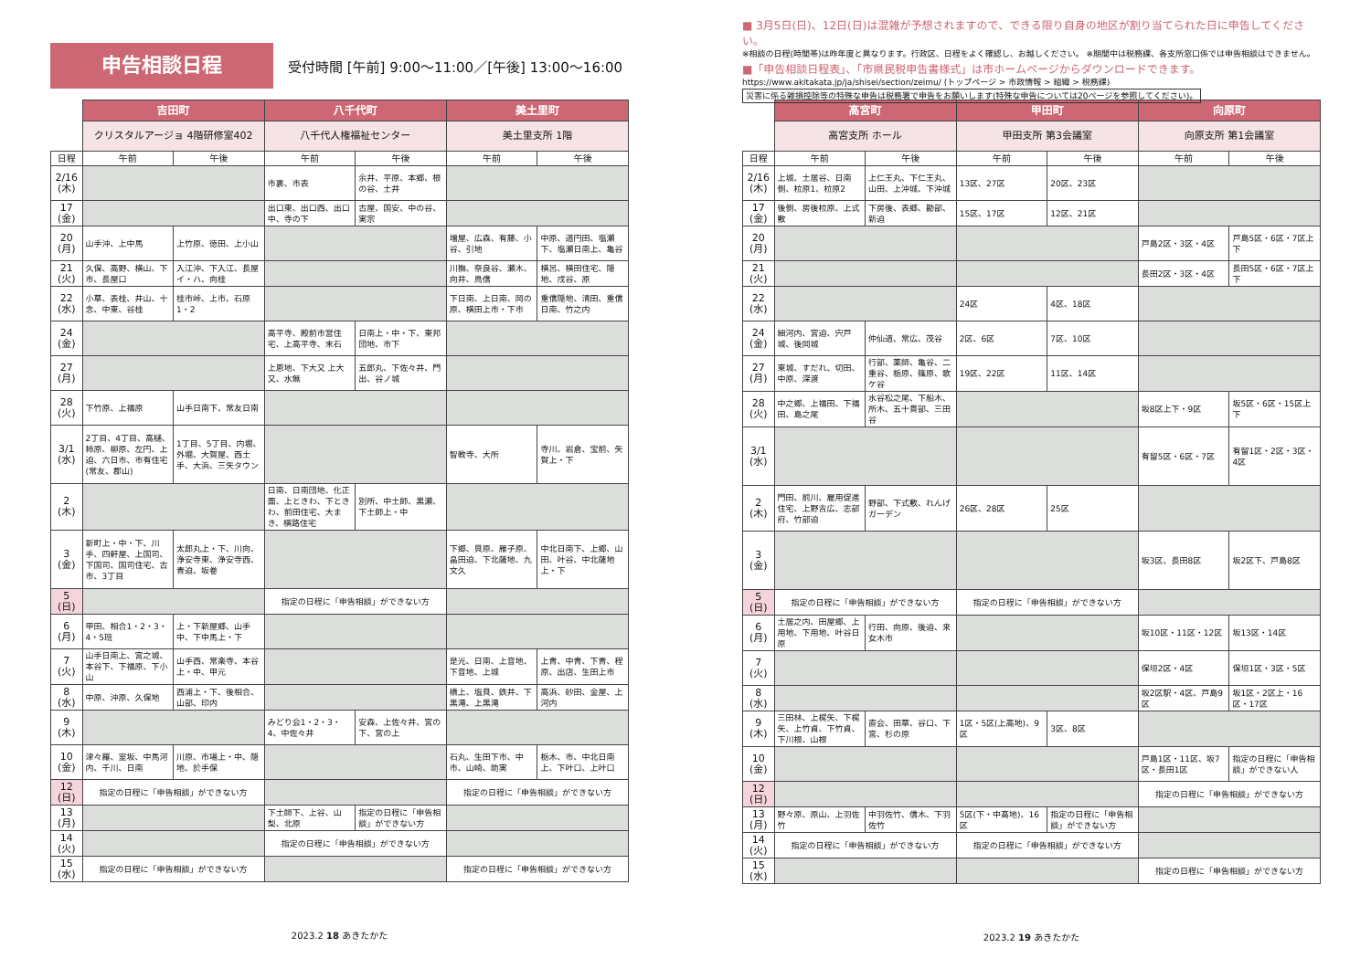申告相談日程
受付時間 [午前] 9:00～11:00／[午後] 13:00～16:00
| | 吉田町 | | 八千代町 | | 美土里町 | |
| --- | --- | --- | --- | --- | --- | --- |
| | クリスタルアージョ 4階研修室402 | | 八千代人権福祉センター | | 美土里支所 1階 | |
| 日程 | 午前 | 午後 | 午前 | 午後 | 午前 | 午後 |
| 2/16 (木) | | | 市裏、市表 | 余井、平原、本郷、根の谷、土井 | | |
| 17 (金) | | | 出口東、出口西、出口中、寺の下 | 古屋、国安、中の谷、実宗 | | |
| 20 (月) | 山手沖、上中馬 | 上竹原、徳田、上小山 | | | 増屋、広森、有藤、小谷、引地 | 中原、道円田、塩瀬下、塩瀬日南上、亀谷 |
| 21 (火) | 久保、高野、横山、下市、長屋口 | 入江沖、下入江、長屋イ・ハ、向桂 | | | 川撫、奈良谷、瀬木、向井、鳥信 | 横呂、横田住宅、隠地、戌谷、原 |
| 22 (水) | 小草、表桂、井山、十念、中東、谷桂 | 桂市峠、上市、石原1・2 | | | 下日南、上日南、岡の原、横田上市・下市 | 重信隠地、清田、重信日南、竹之内 |
| 24 (金) | | | 高平寺、殿前市営住宅、上高平寺、末石 | 日南上・中・下、東邦団地、市下 | | |
| 27 (月) | | | 上恩地、下大又 上大又、水無 | 五郎丸、下佐々井、門出、谷ノ城 | | |
| 28 (火) | 下竹原、上福原 | 山手日南下、常友日南 | | | | |
| 3/1 (水) | 2丁目、4丁目、高樋、柿原、柳原、左円、上迫、六日市、市有住宅(常友、郡山) | 1丁目、5丁目、内堀、外堀、大賀屋、西土手、大浜、三矢タウン | | | 智教寺、大所 | 寺川、岩倉、宝前、矢賀上・下 |
| 2 (木) | | | 日南、日南団地、化正面、上ときわ、下ときわ、前田住宅、大まき、横路住宅 | 別所、中土師、黒瀬、下土師上・中 | | |
| 3 (金) | 新町上・中・下、川手、四軒屋、上国司、下国司、国司住宅、古市、3丁目 | 太郎丸上・下、川向、浄安寺東、浄安寺西、青迫、坂巻 | | | 下郷、貝原、雁子原、畠田迫、下北薩地、九文久 | 中北日南下、上郷、山田、叶谷、中北薩地上・下 |
| 5 (日) | | | 指定の日程に「申告相談」ができない方 | | | |
| 6 (月) | 甲田、相合1・2・3・4・5班 | 上・下新屋郷、山手中、下中馬上・下 | | | | |
| 7 (火) | 山手日南上、宮之城、本谷下、下福原、下小山 | 山手西、常楽寺、本谷上・中、甲元 | | | 是光、日南、上音地、下音地、上城 | 上青、中青、下青、程原、出店、生田上市 |
| 8 (水) | 中原、沖原、久保地 | 西浦上・下、後相合、山部、印内 | | | 橋上、塩貝、鉄井、下黒滝、上黒滝 | 高浜、砂田、金屋、上河内 |
| 9 (木) | | | みどり会1・2・3・4、中佐々井 | 安森、上佐々井、宮の下、宮の上 | | |
| 10 (金) | 津々羅、室坂、中馬河内、千川、日南 | 川原、市場上・中、隠地、於手保 | | | 石丸、生田下市、中市、山崎、助実 | 栃木、市、中北日南上、下叶口、上叶口 |
| 12 (日) | 指定の日程に「申告相談」ができない方 | | | | 指定の日程に「申告相談」ができない方 | |
| 13 (月) | | | 下土師下、上谷、山梨、北原 | 指定の日程に「申告相談」ができない方 | | |
| 14 (火) | | | 指定の日程に「申告相談」ができない方 | | | |
| 15 (水) | 指定の日程に「申告相談」ができない方 | | | | 指定の日程に「申告相談」ができない方 | |
2023.2 18 あきたかた
■ 3月5日(日)、12日(日)は混雑が予想されますので、できる限り自身の地区が割り当てられた日に申告してください。
※相談の日程(時間帯)は昨年度と異なります。行政区、日程をよく確認し、お越しください。 ※期間中は税務課、各支所窓口係では申告相談はできません。
■「申告相談日程表」、「市県民税申告書様式」は市ホームページからダウンロードできます。
https://www.akitakata.jp/ja/shisei/section/zeimu/ (トップページ > 市政情報 > 組織 > 税務課)
災害に係る雑損控除等の特殊な申告は税務署で申告をお願いします(特殊な申告については20ページを参照してください)。
| | 高宮町 | | 甲田町 | | 向原町 | |
| --- | --- | --- | --- | --- | --- | --- |
| | 高宮支所 ホール | | 甲田支所 第3会議室 | | 向原支所 第1会議室 | |
| 日程 | 午前 | 午後 | 午前 | 午後 | 午前 | 午後 |
| 2/16 (木) | 上城、土居谷、日南側、柆原1、柆原2 | 上仁王丸、下仁王丸、山田、上沖城、下沖城 | 13区、27区 | 20区、23区 | | |
| 17 (金) | 後側、房後柆原、上式敷 | 下房後、表郷、勘部、新迫 | 15区、17区 | 12区、21区 | | |
| 20 (月) | | | | | 戸島2区・3区・4区 | 戸島5区・6区・7区上下 |
| 21 (火) | | | | | 長田2区・3区・4区 | 長田5区・6区・7区上下 |
| 22 (水) | | | 24区 | 4区、18区 | | |
| 24 (金) | 細河内、宮迫、宍戸城、後岡城 | 仲仙道、常広、茂谷 | 2区、6区 | 7区、10区 | | |
| 27 (月) | 東城、すだれ、切田、中原、深渡 | 行部、薬師、亀谷、二重谷、栃原、篠原、歌ケ谷 | 19区、22区 | 11区、14区 | | |
| 28 (火) | 中之郷、上福田、下福田、島之尾 | 水谷松之尾、下船木、所木、五十貫部、三田谷 | | | 坂8区上下・9区 | 坂5区・6区・15区上下 |
| 3/1 (水) | | | | | 有留5区・6区・7区 | 有留1区・2区・3区・4区 |
| 2 (木) | 門田、前川、雇用促進住宅、上野吉広、志部府、竹部迫 | 野部、下式敷、れんげガーデン | 26区、28区 | 25区 | | |
| 3 (金) | | | | | 坂3区、長田8区 | 坂2区下、戸島8区 |
| 5 (日) | 指定の日程に「申告相談」ができない方 | | 指定の日程に「申告相談」ができない方 | | | |
| 6 (月) | 土居之内、田屋郷、上用地、下用地、叶谷日原 | 行田、向原、後迫、来女木市 | | | 坂10区・11区・12区 | 坂13区・14区 |
| 7 (火) | | | | | 保垣2区・4区 | 保垣1区・3区・5区 |
| 8 (水) | | | | | 坂2区駅・4区、戸島9区 | 坂1区・2区上・16区・17区 |
| 9 (木) | 三田林、上梶矢、下梶矢、上竹貞、下竹貞、下川根、山根 | 直会、田草、谷口、下宮、杉の原 | 1区・5区(上高地)、9区 | 3区、8区 | | |
| 10 (金) | | | | | 戸島1区・11区、坂7区・長田1区 | 指定の日程に「申告相談」ができない人 |
| 12 (日) | | | | | 指定の日程に「申告相談」ができない方 | |
| 13 (月) | 野々原、原山、上羽佐竹 | 中羽佐竹、信木、下羽佐竹 | 5区(下・中高地)、16区 | 指定の日程に「申告相談」ができない方 | | |
| 14 (火) | 指定の日程に「申告相談」ができない方 | | 指定の日程に「申告相談」ができない方 | | | |
| 15 (水) | | | | | 指定の日程に「申告相談」ができない方 | |
2023.2 19 あきたかた